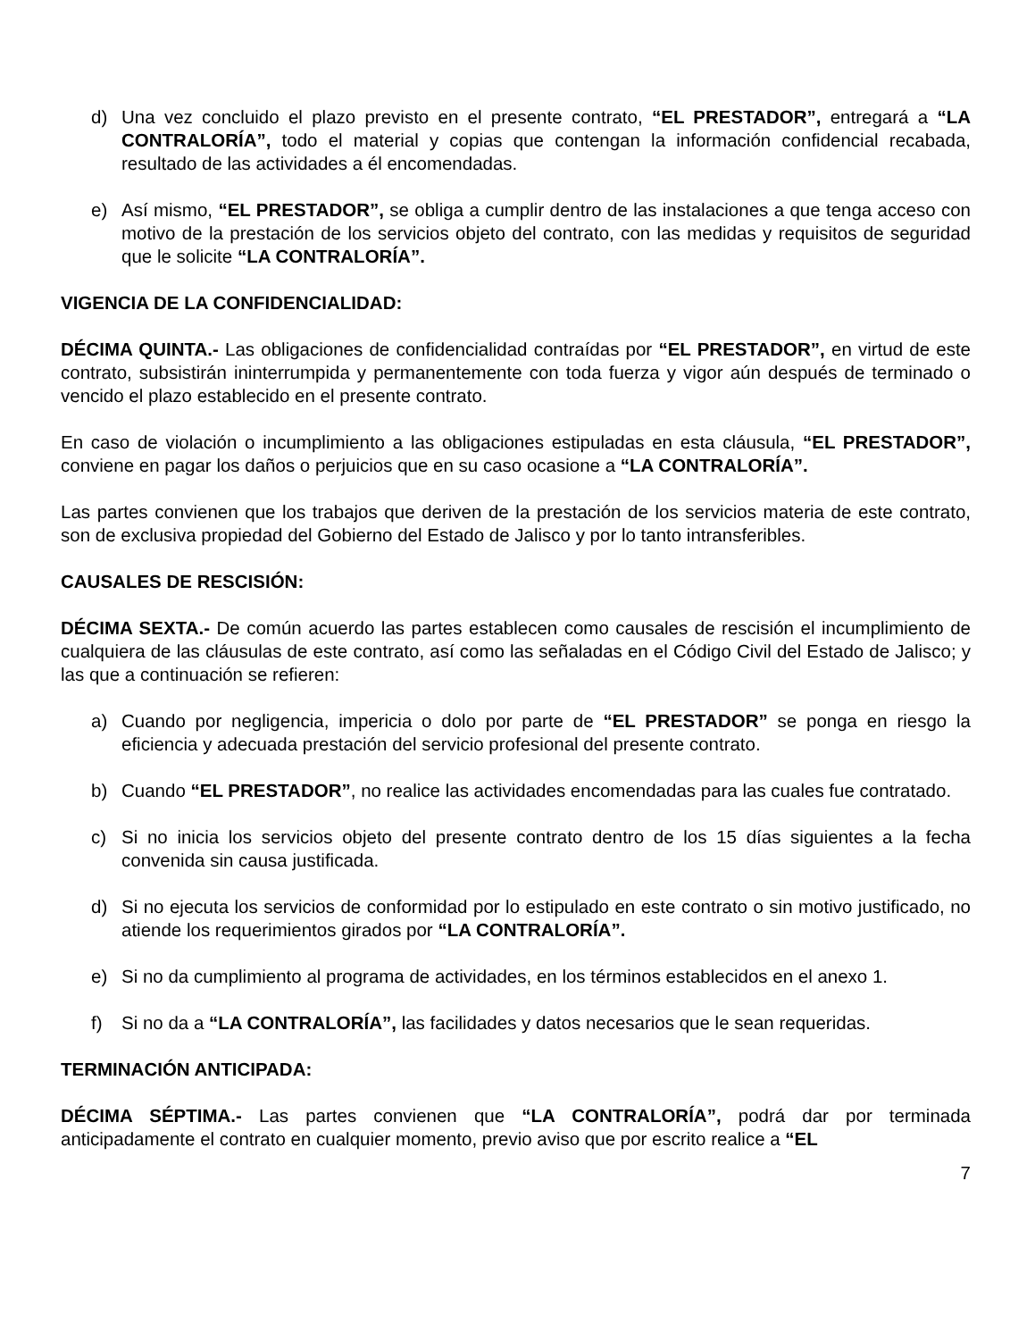d) Una vez concluido el plazo previsto en el presente contrato, “EL PRESTADOR”, entregará a “LA CONTRALORÍA”, todo el material y copias que contengan la información confidencial recabada, resultado de las actividades a él encomendadas.
e) Así mismo, “EL PRESTADOR”, se obliga a cumplir dentro de las instalaciones a que tenga acceso con motivo de la prestación de los servicios objeto del contrato, con las medidas y requisitos de seguridad que le solicite “LA CONTRALORÍA”.
VIGENCIA DE LA CONFIDENCIALIDAD:
DÉCIMA QUINTA.- Las obligaciones de confidencialidad contraídas por “EL PRESTADOR”, en virtud de este contrato, subsistirán ininterrumpida y permanentemente con toda fuerza y vigor aún después de terminado o vencido el plazo establecido en el presente contrato.
En caso de violación o incumplimiento a las obligaciones estipuladas en esta cláusula, “EL PRESTADOR”, conviene en pagar los daños o perjuicios que en su caso ocasione a “LA CONTRALORÍA”.
Las partes convienen que los trabajos que deriven de la prestación de los servicios materia de este contrato, son de exclusiva propiedad del Gobierno del Estado de Jalisco y por lo tanto intransferibles.
CAUSALES DE RESCISIÓN:
DÉCIMA SEXTA.- De común acuerdo las partes establecen como causales de rescisión el incumplimiento de cualquiera de las cláusulas de este contrato, así como las señaladas en el Código Civil del Estado de Jalisco; y las que a continuación se refieren:
a) Cuando por negligencia, impericia o dolo por parte de “EL PRESTADOR” se ponga en riesgo la eficiencia y adecuada prestación del servicio profesional del presente contrato.
b) Cuando “EL PRESTADOR”, no realice las actividades encomendadas para las cuales fue contratado.
c) Si no inicia los servicios objeto del presente contrato dentro de los 15 días siguientes a la fecha convenida sin causa justificada.
d) Si no ejecuta los servicios de conformidad por lo estipulado en este contrato o sin motivo justificado, no atiende los requerimientos girados por “LA CONTRALORÍA”.
e) Si no da cumplimiento al programa de actividades, en los términos establecidos en el anexo 1.
f) Si no da a “LA CONTRALORÍA”, las facilidades y datos necesarios que le sean requeridas.
TERMINACIÓN ANTICIPADA:
DÉCIMA SÉPTIMA.- Las partes convienen que “LA CONTRALORÍA”, podrá dar por terminada anticipadamente el contrato en cualquier momento, previo aviso que por escrito realice a “EL
7